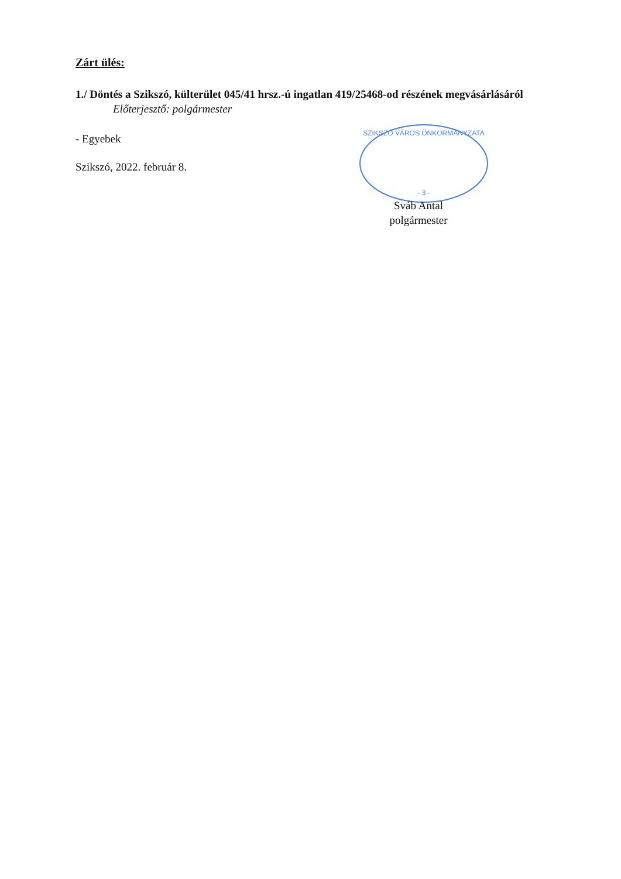SZIKSZÓ VÁROS ÖNKORMÁNYZATA
- 3 -
Zárt ülés:
1./ Döntés a Szikszó, külterület 045/41 hrsz.-ú ingatlan 419/25468-od részének megvásárlásáról
Előterjesztő: polgármester
- Egyebek
Szikszó, 2022. február 8.
Sváb Antal
polgármester